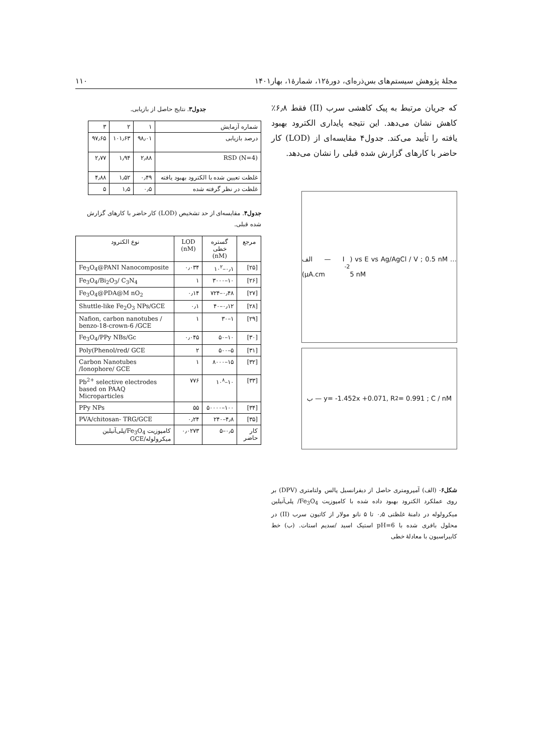مجلهٔ پژوهش سیستم‌های بس‌ذره‌ای، دورهٔ۱۲، شمارهٔ۱، بهار۱۴۰۱ ۱۱۰
که جریان مرتبط به پیک کاهشی سرب (II) فقط ۶٫۸٪ کاهش نشان می‌دهد. این نتیجه پایداری الکترود بهبود یافته را تأیید می‌کند. جدول۴ مقایسه‌ای از (LOD) کار حاضر با کارهای گزارش شده قبلی را نشان می‌دهد.
الف — I (μA.cm<sup>-2</sup>) vs E vs Ag/AgCl / V ; 0.5 nM … 5 nM
ب — y= -1.452x +0.071, R<sup>2</sup> = 0.991 ; C / nM
شکل۶- (الف) آمپرومتری حاصل از دیفرانسیل پالس ولتامتری (DPV) بر روی عملکرد الکترود بهبود داده شده با کامپوزیت Fe<sub>3</sub>O<sub>4</sub>/ پلی‌آنیلین میکرولوله در دامنهٔ غلظتی ۰٫۵ تا ۵ نانو مولار از کاتیون سرب (II) در محلول بافری شده با pH=6 استیک اسید /سدیم استات. (ب) خط کابیراسیون با معادلهٔ خطی
جدول۳. نتایج حاصل از بازیابی.
| شماره آزمایش | ۱ | ۲ | ۳ |
| درصد بازیابی | ۹۸٫۰۱ | ۱۰۱٫۶۳ | ۹۷٫۶۵ |
| RSD (N=4) | ۲٫۸۸ | ۱٫۹۴ | ۲٫۷۷ |
| غلظت تعیین شده با الکترود بهبود یافته | ۰٫۴۹ | ۱٫۵۲ | ۴٫۸۸ |
| غلظت در نظر گرفته شده | ۰٫۵ | ۱٫۵ | ۵ |
جدول۴. مقایسه‌ای از حد تشخیص (LOD) کار حاضر با کارهای گزارش شده قبلی.
| مرجع | گستره خطی (nM) | LOD (nM) | نوع الکترود |
| --- | --- | --- | --- |
| [۲۵] | ۰٫۱–۱۰<sup>۲</sup> | ۰٫۰۳۴ | Fe<sub>3</sub>O<sub>4</sub>@PANI Nanocomposite |
| [۲۶] | ۱۰–۳۰۰۰ | ۱ | Fe<sub>3</sub>O<sub>4</sub>/Bi<sub>2</sub>O<sub>3</sub>/ C<sub>3</sub>N<sub>4</sub> |
| [۲۷] | ۰٫۴۸–۷۲۴ | ۰٫۱۴ | Fe<sub>3</sub>O<sub>4</sub>@PDA@M nO<sub>2</sub> |
| [۲۸] | ۰٫۱۲–۴۰ | ۰٫۱ | Shuttle-like Fe<sub>2</sub>O<sub>3</sub> NPs/GCE |
| [۲۹] | ۱–۳۰ | ۱ | Nafion, carbon nanotubes / benzo-18-crown-6 /GCE |
| [۳۰] | ۱۰–۵۰ | ۰٫۰۴۵ | Fe<sub>3</sub>O<sub>4</sub>/PPy NBs/Gc |
| [۳۱] | ۵–۵۰۰ | ۲ | Poly(Phenol/red/ GCE |
| [۳۲] | ۱۵–۸۰۰۰ | ۱ | Carbon Nanotubes /Ionophore/ GCE |
| [۳۳] | ۱۰–۱۰<sup>۸</sup> | ۷۷۶ | Pb<sup>2+</sup> selective electrodes based on PAAQ Microparticles |
| [۳۴] | ۱۰۰–۵۰۰۰۰ | ۵۵ | PPy NPs |
| [۳۵] | ۴٫۸–۲۴۰ | ۰٫۲۴ | PVA/chitosan- TRG/GCE |
| کار حاضر | ۰٫۵–۵ | ۰٫۰۲۷۳ | کامپوزیت Fe<sub>3</sub>O<sub>4</sub>/پلی‌آنیلین میکرولوله/GCE |